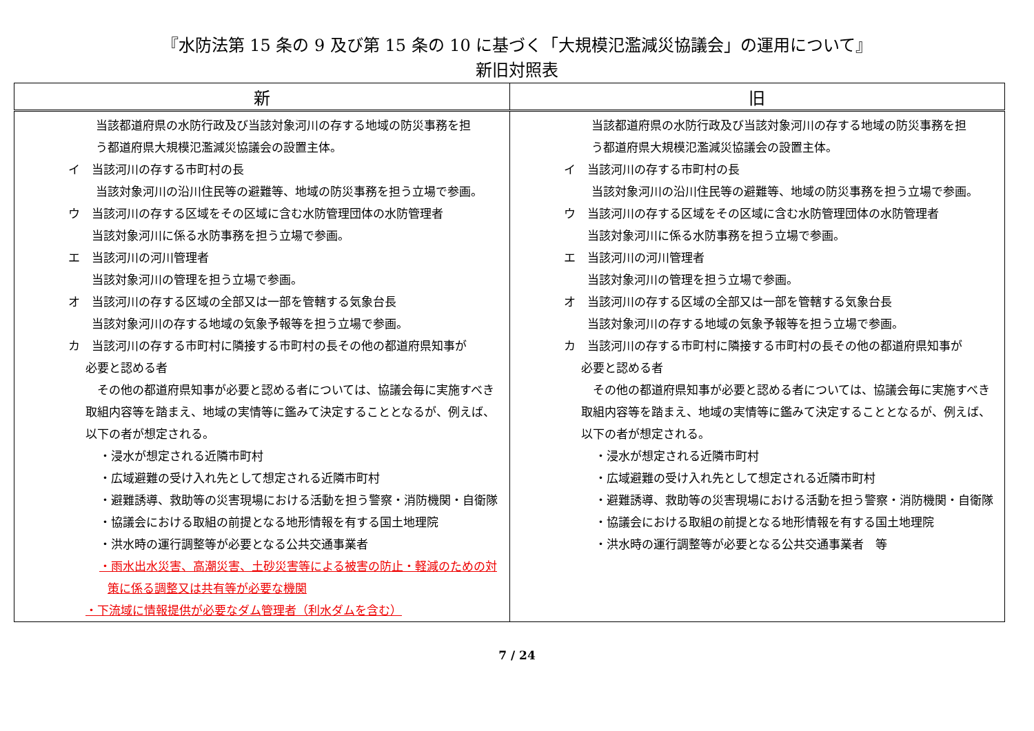『水防法第 15 条の 9 及び第 15 条の 10 に基づく「大規模氾濫減災協議会」の運用について』
新旧対照表
| 新 | 旧 |
| --- | --- |
| 当該都道府県の水防行政及び当該対象河川の存する地域の防災事務を担 う都道府県大規模氾濫減災協議会の設置主体。 イ 当該河川の存する市町村の長 当該対象河川の沿川住民等の避難等、地域の防災事務を担う立場で参画。 ウ 当該河川の存する区域をその区域に含む水防管理団体の水防管理者 当該対象河川に係る水防事務を担う立場で参画。 エ 当該河川の河川管理者 当該対象河川の管理を担う立場で参画。 オ 当該河川の存する区域の全部又は一部を管轄する気象台長 当該対象河川の存する地域の気象予報等を担う立場で参画。 カ 当該河川の存する市町村に隣接する市町村の長その他の都道府県知事が 必要と認める者 その他の都道府県知事が必要と認める者については、協議会毎に実施すべき取組内容等を踏まえ、地域の実情等に鑑みて決定することとなるが、例えば、以下の者が想定される。 ・浸水が想定される近隣市町村 ・広域避難の受け入れ先として想定される近隣市町村 ・避難誘導、救助等の災害現場における活動を担う警察・消防機関・自衛隊 ・協議会における取組の前提となる地形情報を有する国土地理院 ・洪水時の運行調整等が必要となる公共交通事業者 ・雨水出水災害、高潮災害、土砂災害等による被害の防止・軽減のための対策に係る調整又は共有等が必要な機関 ・下流域に情報提供が必要なダム管理者（利水ダムを含む） | 当該都道府県の水防行政及び当該対象河川の存する地域の防災事務を担 う都道府県大規模氾濫減災協議会の設置主体。 イ 当該河川の存する市町村の長 当該対象河川の沿川住民等の避難等、地域の防災事務を担う立場で参画。 ウ 当該河川の存する区域をその区域に含む水防管理団体の水防管理者 当該対象河川に係る水防事務を担う立場で参画。 エ 当該河川の河川管理者 当該対象河川の管理を担う立場で参画。 オ 当該河川の存する区域の全部又は一部を管轄する気象台長 当該対象河川の存する地域の気象予報等を担う立場で参画。 カ 当該河川の存する市町村に隣接する市町村の長その他の都道府県知事が 必要と認める者 その他の都道府県知事が必要と認める者については、協議会毎に実施すべき取組内容等を踏まえ、地域の実情等に鑑みて決定することとなるが、例えば、以下の者が想定される。 ・浸水が想定される近隣市町村 ・広域避難の受け入れ先として想定される近隣市町村 ・避難誘導、救助等の災害現場における活動を担う警察・消防機関・自衛隊 ・協議会における取組の前提となる地形情報を有する国土地理院 ・洪水時の運行調整等が必要となる公共交通事業者 等 |
7 / 24